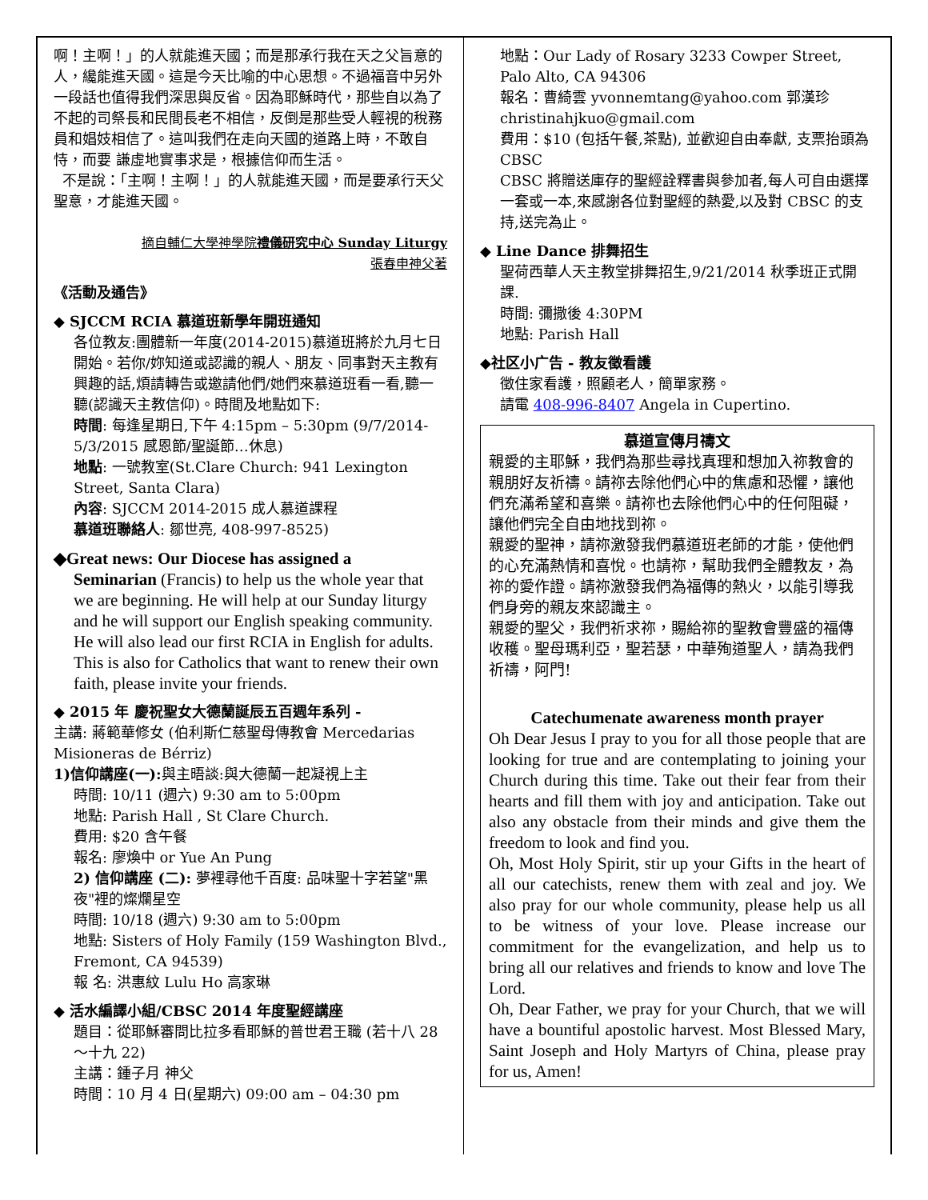啊！主啊！」的人就能進天國；而是那承行我在天之父旨意的人，纔能進天國。這是今天比喻的中心思想。不過福音中另外一段話也值得我們深思與反省。因為耶穌時代，那些自以為了不起的司祭長和民間長老不相信，反倒是那些受人輕視的稅務員和娼妓相信了。這叫我們在走向天國的道路上時，不敢自恃，而要 謙虛地實事求是，根據信仰而生活。
不是說：「主啊！主啊！」的人就能進天國，而是要承行天父聖意，才能進天國。
摘自輔仁大學神學院禮儀研究中心 Sunday Liturgy
張春申神父著
《活動及通告》
◆ SJCCM RCIA 慕道班新學年開班通知
各位教友:團體新一年度(2014-2015)慕道班將於九月七日開始。若你/妳知道或認識的親人、朋友、同事對天主教有興趣的話,煩請轉告或邀請他們/她們來慕道班看一看,聽一聽(認識天主教信仰)。時間及地點如下:
時間: 每逢星期日,下午 4:15pm – 5:30pm (9/7/2014-5/3/2015 感恩節/聖誕節…休息)
地點: 一號教室(St.Clare Church: 941 Lexington Street, Santa Clara)
內容: SJCCM 2014-2015 成人慕道課程
慕道班聯絡人: 鄒世亮, 408-997-8525)
◆Great news: Our Diocese has assigned a
Seminarian (Francis) to help us the whole year that we are beginning. He will help at our Sunday liturgy and he will support our English speaking community. He will also lead our first RCIA in English for adults. This is also for Catholics that want to renew their own faith, please invite your friends.
◆ 2015 年 慶祝聖女大德蘭誕辰五百週年系列 -
主講: 蔣範華修女 (伯利斯仁慈聖母傳教會 Mercedarias Misioneras de Bérriz)
1)信仰講座(一): 與主晤談:與大德蘭一起凝視上主
時間: 10/11 (週六) 9:30 am to 5:00pm
地點: Parish Hall , St Clare Church.
費用: $20 含午餐
報名: 廖煥中 or Yue An Pung
2) 信仰講座 (二): 夢裡尋他千百度: 品味聖十字若望"黑夜"裡的燦爛星空
時間: 10/18 (週六) 9:30 am to 5:00pm
地點: Sisters of Holy Family (159 Washington Blvd., Fremont, CA 94539)
報 名: 洪惠紋 Lulu Ho 高家琳
◆ 活水編譯小組/CBSC 2014 年度聖經講座
題目：從耶穌審問比拉多看耶穌的普世君王職 (若十八 28～十九 22)
主講：鍾子月 神父
時間：10 月 4 日(星期六) 09:00 am – 04:30 pm
地點：Our Lady of Rosary 3233 Cowper Street, Palo Alto, CA 94306
報名：曹綺雲 yvonnemtang@yahoo.com 郭漢珍 christinahjkuo@gmail.com
費用：$10 (包括午餐,茶點), 並歡迎自由奉獻, 支票抬頭為 CBSC
CBSC 將贈送庫存的聖經詮釋書與參加者,每人可自由選擇一套或一本,來感謝各位對聖經的熱愛,以及對 CBSC 的支持,送完為止。
◆ Line Dance 排舞招生
聖荷西華人天主教堂排舞招生,9/21/2014 秋季班正式開課.
時間: 彌撒後 4:30PM
地點: Parish Hall
◆社区小广告 - 教友徵看護
徵住家看護，照顧老人，簡單家務。
請電 408-996-8407 Angela in Cupertino.
慕道宣傳月禱文
親愛的主耶穌，我們為那些尋找真理和想加入祢教會的親朋好友祈禱。請祢去除他們心中的焦慮和恐懼，讓他們充滿希望和喜樂。請祢也去除他們心中的任何阻礙，讓他們完全自由地找到祢。
親愛的聖神，請祢激發我們慕道班老師的才能，使他們的心充滿熱情和喜悅。也請祢，幫助我們全體教友，為祢的愛作證。請祢激發我們為福傳的熱火，以能引導我們身旁的親友來認識主。
親愛的聖父，我們祈求祢，賜給祢的聖教會豐盛的福傳收穫。聖母瑪利亞，聖若瑟，中華殉道聖人，請為我們祈禱，阿門!
Catechumenate awareness month prayer
Oh Dear Jesus I pray to you for all those people that are looking for true and are contemplating to joining your Church during this time. Take out their fear from their hearts and fill them with joy and anticipation. Take out also any obstacle from their minds and give them the freedom to look and find you.
Oh, Most Holy Spirit, stir up your Gifts in the heart of all our catechists, renew them with zeal and joy. We also pray for our whole community, please help us all to be witness of your love. Please increase our commitment for the evangelization, and help us to bring all our relatives and friends to know and love The Lord.
Oh, Dear Father, we pray for your Church, that we will have a bountiful apostolic harvest. Most Blessed Mary, Saint Joseph and Holy Martyrs of China, please pray for us, Amen!